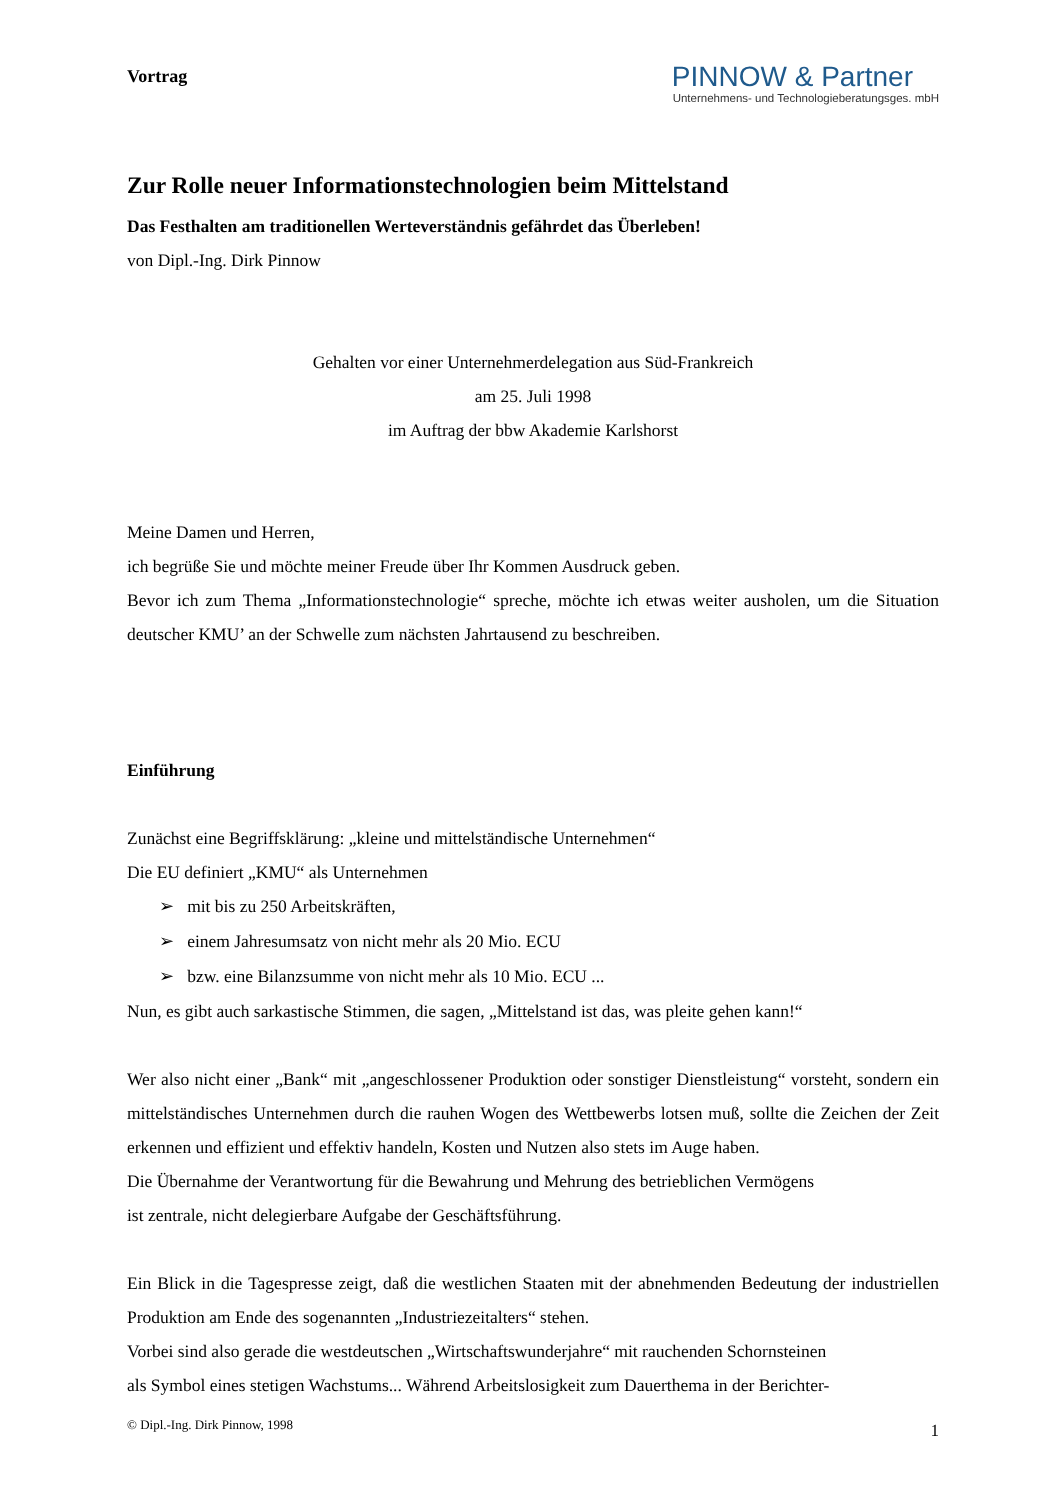Vortrag
PINNOW & Partner
Unternehmens- und Technologieberatungsges. mbH
Zur Rolle neuer Informationstechnologien beim Mittelstand
Das Festhalten am traditionellen Werteverständnis gefährdet das Überleben!
von Dipl.-Ing. Dirk Pinnow
Gehalten vor einer Unternehmerdelegation aus Süd-Frankreich
am 25. Juli 1998
im Auftrag der bbw Akademie Karlshorst
Meine Damen und Herren,
ich begrüße Sie und möchte meiner Freude über Ihr Kommen Ausdruck geben.
Bevor ich zum Thema „Informationstechnologie“ spreche, möchte ich etwas weiter ausholen, um die Situation deutscher KMU’ an der Schwelle zum nächsten Jahrtausend zu beschreiben.
Einführung
Zunächst eine Begriffsklärung: „kleine und mittelständische Unternehmen“
Die EU definiert „KMU“ als Unternehmen
➢ mit bis zu 250 Arbeitskräften,
➢ einem Jahresumsatz von nicht mehr als 20 Mio. ECU
➢ bzw. eine Bilanzsumme von nicht mehr als 10 Mio. ECU ...
Nun, es gibt auch sarkastische Stimmen, die sagen, „Mittelstand ist das, was pleite gehen kann!“
Wer also nicht einer „Bank“ mit „angeschlossener Produktion oder sonstiger Dienstleistung“ vorsteht, sondern ein mittelständisches Unternehmen durch die rauhen Wogen des Wettbewerbs lotsen muß, sollte die Zeichen der Zeit erkennen und effizient und effektiv handeln, Kosten und Nutzen also stets im Auge haben.
Die Übernahme der Verantwortung für die Bewahrung und Mehrung des betrieblichen Vermögens
ist zentrale, nicht delegierbare Aufgabe der Geschäftsführung.
Ein Blick in die Tagespresse zeigt, daß die westlichen Staaten mit der abnehmenden Bedeutung der industriellen Produktion am Ende des sogenannten „Industriezeitalters“ stehen.
Vorbei sind also gerade die westdeutschen „Wirtschaftswunderjahre“ mit rauchenden Schornsteinen
als Symbol eines stetigen Wachstums... Während Arbeitslosigkeit zum Dauerthema in der Berichter-
© Dipl.-Ing. Dirk Pinnow, 1998 1